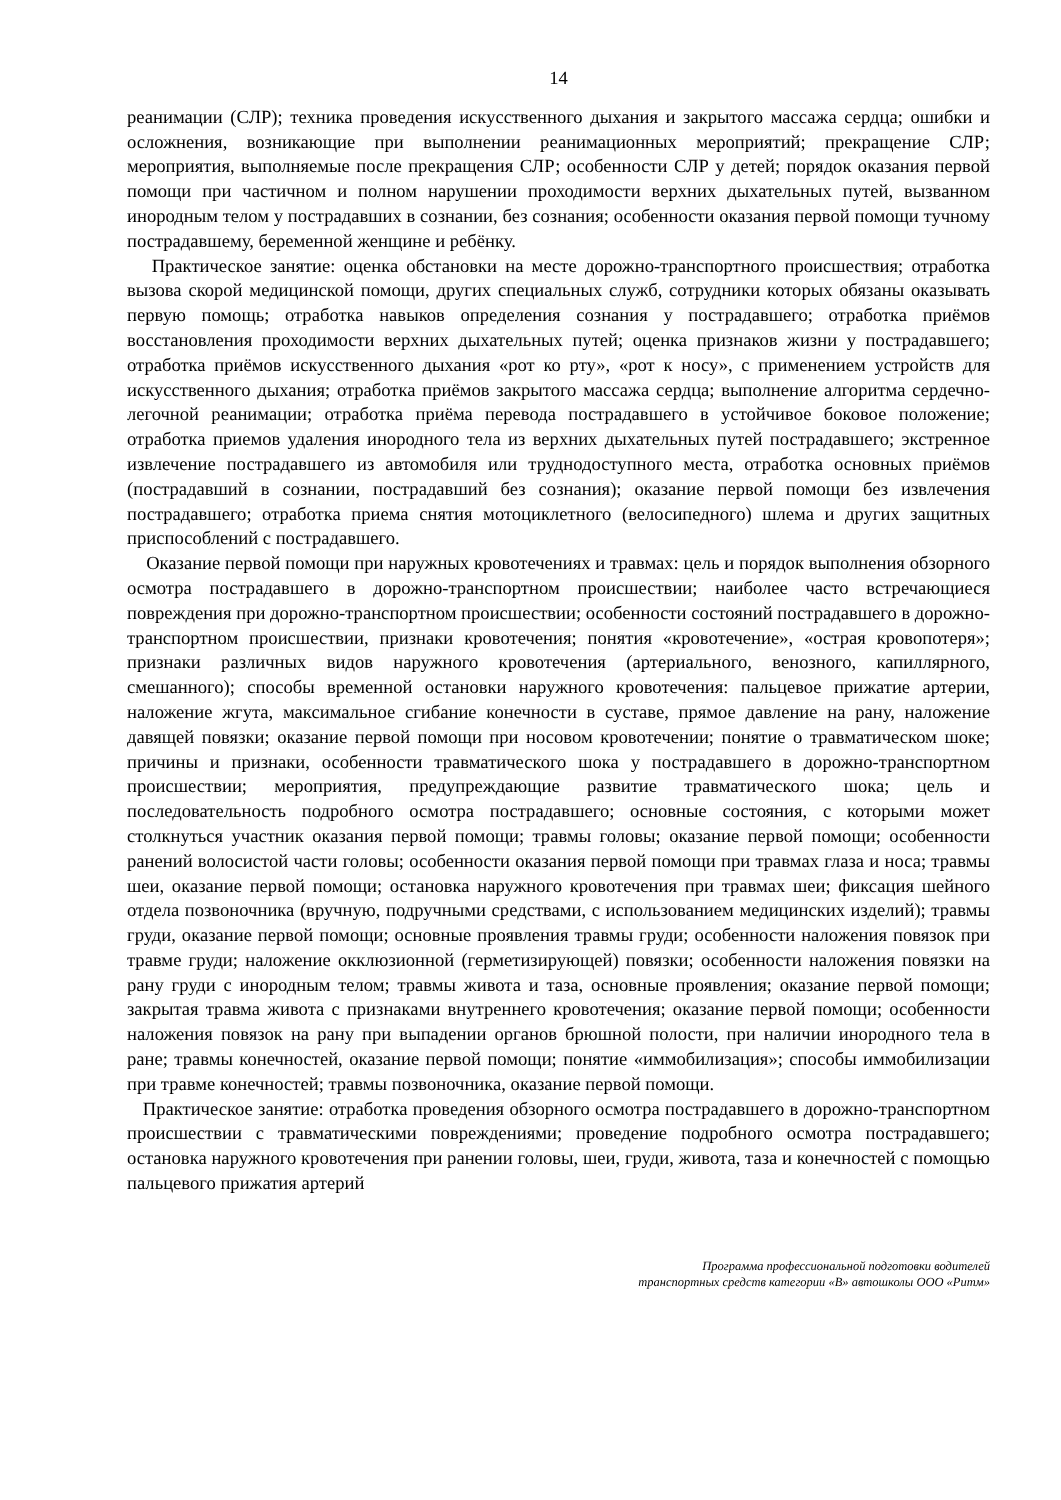14
реанимации (СЛР); техника проведения искусственного дыхания и закрытого массажа сердца; ошибки и осложнения, возникающие при выполнении реанимационных мероприятий; прекращение СЛР; мероприятия, выполняемые после прекращения СЛР; особенности СЛР у детей; порядок оказания первой помощи при частичном и полном нарушении проходимости верхних дыхательных путей, вызванном инородным телом у пострадавших в сознании, без сознания; особенности оказания первой помощи тучному пострадавшему, беременной женщине и ребёнку.
Практическое занятие: оценка обстановки на месте дорожно-транспортного происшествия; отработка вызова скорой медицинской помощи, других специальных служб, сотрудники которых обязаны оказывать первую помощь; отработка навыков определения сознания у пострадавшего; отработка приёмов восстановления проходимости верхних дыхательных путей; оценка признаков жизни у пострадавшего; отработка приёмов искусственного дыхания «рот ко рту», «рот к носу», с применением устройств для искусственного дыхания; отработка приёмов закрытого массажа сердца; выполнение алгоритма сердечно-легочной реанимации; отработка приёма перевода пострадавшего в устойчивое боковое положение; отработка приемов удаления инородного тела из верхних дыхательных путей пострадавшего; экстренное извлечение пострадавшего из автомобиля или труднодоступного места, отработка основных приёмов (пострадавший в сознании, пострадавший без сознания); оказание первой помощи без извлечения пострадавшего; отработка приема снятия мотоциклетного (велосипедного) шлема и других защитных приспособлений с пострадавшего.
Оказание первой помощи при наружных кровотечениях и травмах: цель и порядок выполнения обзорного осмотра пострадавшего в дорожно-транспортном происшествии; наиболее часто встречающиеся повреждения при дорожно-транспортном происшествии; особенности состояний пострадавшего в дорожно-транспортном происшествии, признаки кровотечения; понятия «кровотечение», «острая кровопотеря»; признаки различных видов наружного кровотечения (артериального, венозного, капиллярного, смешанного); способы временной остановки наружного кровотечения: пальцевое прижатие артерии, наложение жгута, максимальное сгибание конечности в суставе, прямое давление на рану, наложение давящей повязки; оказание первой помощи при носовом кровотечении; понятие о травматическом шоке; причины и признаки, особенности травматического шока у пострадавшего в дорожно-транспортном происшествии; мероприятия, предупреждающие развитие травматического шока; цель и последовательность подробного осмотра пострадавшего; основные состояния, с которыми может столкнуться участник оказания первой помощи; травмы головы; оказание первой помощи; особенности ранений волосистой части головы; особенности оказания первой помощи при травмах глаза и носа; травмы шеи, оказание первой помощи; остановка наружного кровотечения при травмах шеи; фиксация шейного отдела позвоночника (вручную, подручными средствами, с использованием медицинских изделий); травмы груди, оказание первой помощи; основные проявления травмы груди; особенности наложения повязок при травме груди; наложение окклюзионной (герметизирующей) повязки; особенности наложения повязки на рану груди с инородным телом; травмы живота и таза, основные проявления; оказание первой помощи; закрытая травма живота с признаками внутреннего кровотечения; оказание первой помощи; особенности наложения повязок на рану при выпадении органов брюшной полости, при наличии инородного тела в ране; травмы конечностей, оказание первой помощи; понятие «иммобилизация»; способы иммобилизации при травме конечностей; травмы позвоночника, оказание первой помощи.
Практическое занятие: отработка проведения обзорного осмотра пострадавшего в дорожно-транспортном происшествии с травматическими повреждениями; проведение подробного осмотра пострадавшего; остановка наружного кровотечения при ранении головы, шеи, груди, живота, таза и конечностей с помощью пальцевого прижатия артерий
Программа профессиональной подготовки водителей
транспортных средств категории «В» автошколы ООО «Ритм»